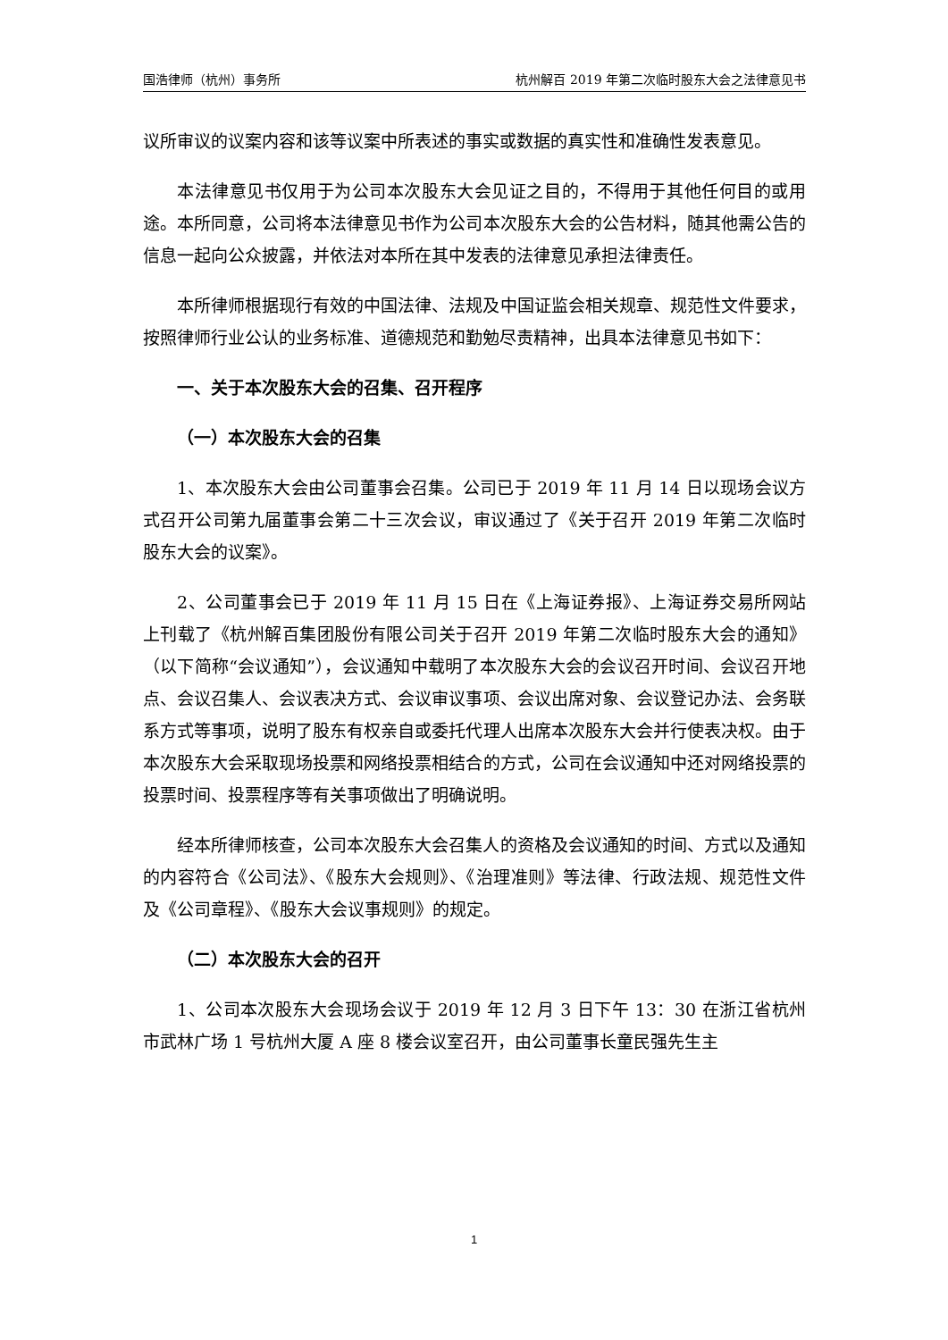国浩律师（杭州）事务所 杭州解百 2019 年第二次临时股东大会之法律意见书
议所审议的议案内容和该等议案中所表述的事实或数据的真实性和准确性发表意见。
本法律意见书仅用于为公司本次股东大会见证之目的，不得用于其他任何目的或用途。本所同意，公司将本法律意见书作为公司本次股东大会的公告材料，随其他需公告的信息一起向公众披露，并依法对本所在其中发表的法律意见承担法律责任。
本所律师根据现行有效的中国法律、法规及中国证监会相关规章、规范性文件要求，按照律师行业公认的业务标准、道德规范和勤勉尽责精神，出具本法律意见书如下：
一、关于本次股东大会的召集、召开程序
（一）本次股东大会的召集
1、本次股东大会由公司董事会召集。公司已于 2019 年 11 月 14 日以现场会议方式召开公司第九届董事会第二十三次会议，审议通过了《关于召开 2019 年第二次临时股东大会的议案》。
2、公司董事会已于 2019 年 11 月 15 日在《上海证券报》、上海证券交易所网站上刊载了《杭州解百集团股份有限公司关于召开 2019 年第二次临时股东大会的通知》（以下简称“会议通知”），会议通知中载明了本次股东大会的会议召开时间、会议召开地点、会议召集人、会议表决方式、会议审议事项、会议出席对象、会议登记办法、会务联系方式等事项，说明了股东有权亲自或委托代理人出席本次股东大会并行使表决权。由于本次股东大会采取现场投票和网络投票相结合的方式，公司在会议通知中还对网络投票的投票时间、投票程序等有关事项做出了明确说明。
经本所律师核查，公司本次股东大会召集人的资格及会议通知的时间、方式以及通知的内容符合《公司法》、《股东大会规则》、《治理准则》等法律、行政法规、规范性文件及《公司章程》、《股东大会议事规则》的规定。
（二）本次股东大会的召开
1、公司本次股东大会现场会议于 2019 年 12 月 3 日下午 13：30 在浙江省杭州市武林广场 1 号杭州大厦 A 座 8 楼会议室召开，由公司董事长童民强先生主
1